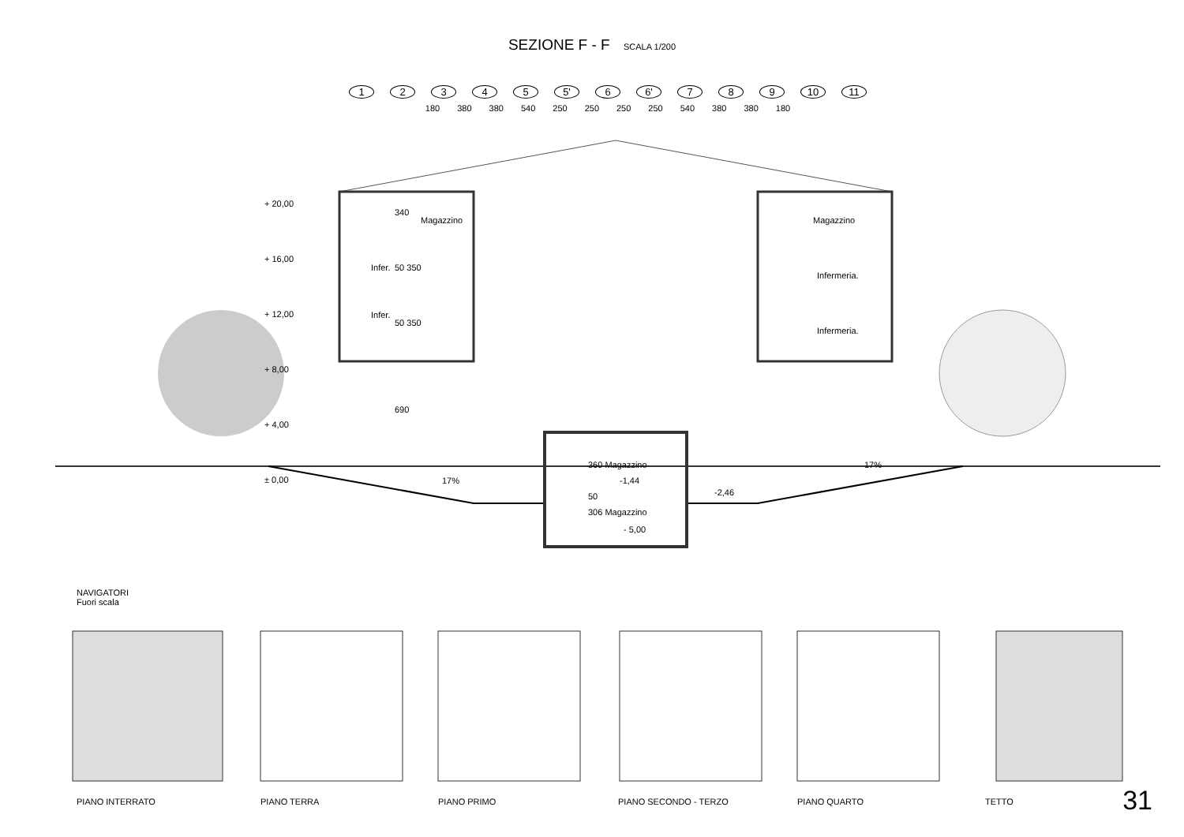SEZIONE F - F SCALA 1/200
12345 5' 6 6' 7 8 9 10 11
180 380 380 540 250 250 250 250 540 380 380 180
+ 20,00
+ 16,00
+ 12,00
+ 8,00
+ 4,00
± 0,00
Magazzino Magazzino
Infer.
Infermeria.
Infer.
Infermeria.
340
50 350
50 350
690
360 Magazzino
-1,44
50
306 Magazzino
- 5,00
17%
17%
-2,46
NAVIGATORI
Fuori scala
PIANO INTERRATO PIANO TERRA PIANO PRIMO PIANO SECONDO - TERZO PIANO QUARTO TETTO
31